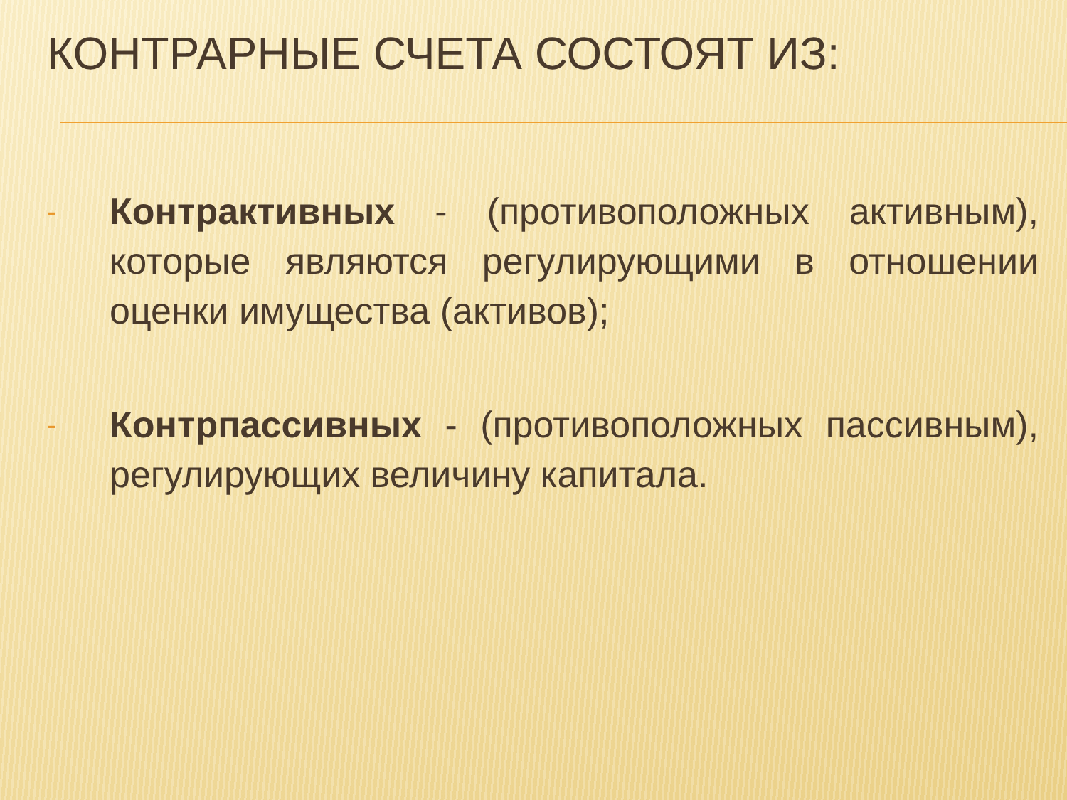КОНТРАРНЫЕ СЧЕТА СОСТОЯТ ИЗ:
- Контрактивных - (противоположных активным), которые являются регулирующими в отношении оценки имущества (активов);
- Контрпассивных - (противоположных пассивным), регулирующих величину капитала.